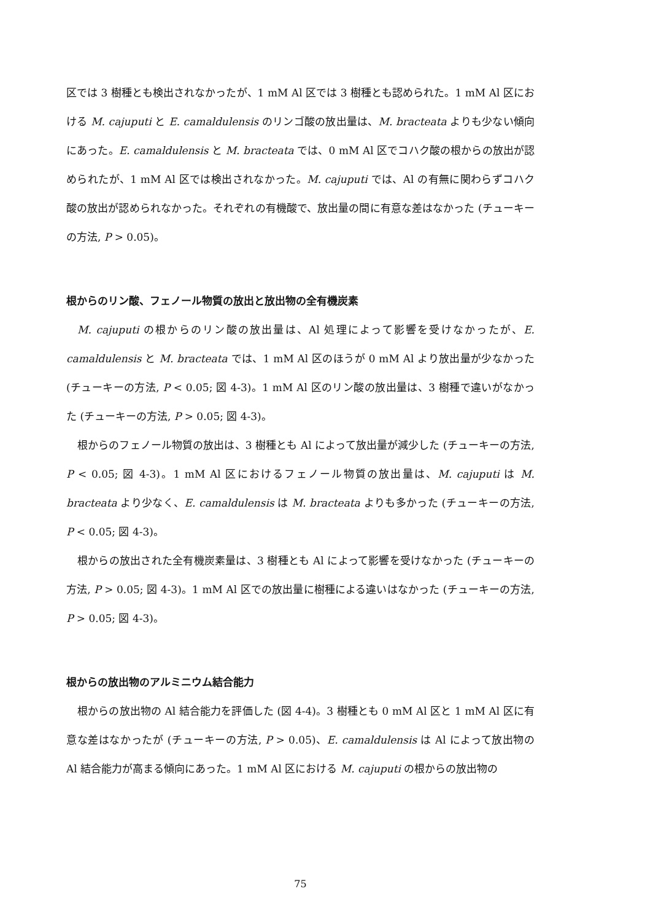区では 3 樹種とも検出されなかったが、1 mM Al 区では 3 樹種とも認められた。1 mM Al 区における M. cajuputi と E. camaldulensis のリンゴ酸の放出量は、M. bracteata よりも少ない傾向にあった。E. camaldulensis と M. bracteata では、0 mM Al 区でコハク酸の根からの放出が認められたが、1 mM Al 区では検出されなかった。M. cajuputi では、Al の有無に関わらずコハク酸の放出が認められなかった。それぞれの有機酸で、放出量の間に有意な差はなかった (チューキーの方法, P > 0.05)。
根からのリン酸、フェノール物質の放出と放出物の全有機炭素
M. cajuputi の根からのリン酸の放出量は、Al 処理によって影響を受けなかったが、E. camaldulensis と M. bracteata では、1 mM Al 区のほうが 0 mM Al より放出量が少なかった (チューキーの方法, P < 0.05; 図 4-3)。1 mM Al 区のリン酸の放出量は、3 樹種で違いがなかった (チューキーの方法, P > 0.05; 図 4-3)。
根からのフェノール物質の放出は、3 樹種とも Al によって放出量が減少した (チューキーの方法, P < 0.05; 図 4-3)。1 mM Al 区におけるフェノール物質の放出量は、M. cajuputi は M. bracteata より少なく、E. camaldulensis は M. bracteata よりも多かった (チューキーの方法, P < 0.05; 図 4-3)。
根からの放出された全有機炭素量は、3 樹種とも Al によって影響を受けなかった (チューキーの方法, P > 0.05; 図 4-3)。1 mM Al 区での放出量に樹種による違いはなかった (チューキーの方法, P > 0.05; 図 4-3)。
根からの放出物のアルミニウム結合能力
根からの放出物の Al 結合能力を評価した (図 4-4)。3 樹種とも 0 mM Al 区と 1 mM Al 区に有意な差はなかったが (チューキーの方法, P > 0.05)、E. camaldulensis は Al によって放出物の Al 結合能力が高まる傾向にあった。1 mM Al 区における M. cajuputi の根からの放出物の
75